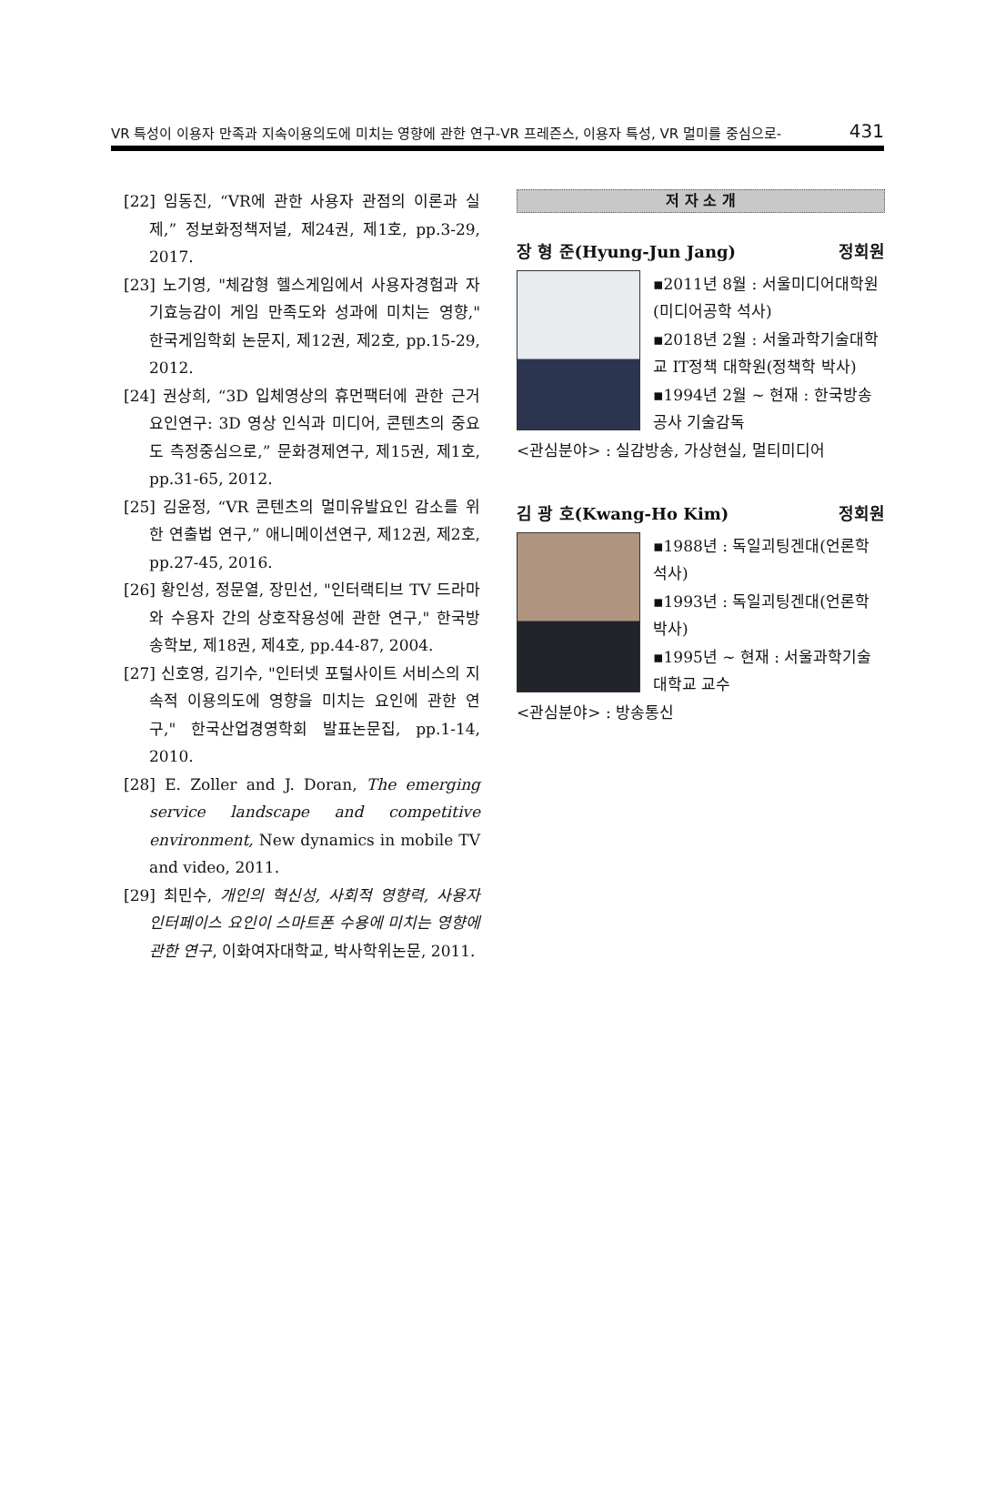VR 특성이 이용자 만족과 지속이용의도에 미치는 영향에 관한 연구-VR 프레즌스, 이용자 특성, VR 멀미를 중심으로- 431
[22] 임동진, “VR에 관한 사용자 관점의 이론과 실제,” 정보화정책저널, 제24권, 제1호, pp.3-29, 2017.
[23] 노기영, "체감형 헬스게임에서 사용자경험과 자기효능감이 게임 만족도와 성과에 미치는 영향," 한국게임학회 논문지, 제12권, 제2호, pp.15-29, 2012.
[24] 권상희, “3D 입체영상의 휴먼팩터에 관한 근거요인연구: 3D 영상 인식과 미디어, 콘텐츠의 중요도 측정중심으로,” 문화경제연구, 제15권, 제1호, pp.31-65, 2012.
[25] 김윤정, “VR 콘텐츠의 멀미유발요인 감소를 위한 연출법 연구,” 애니메이션연구, 제12권, 제2호, pp.27-45, 2016.
[26] 황인성, 정문열, 장민선, "인터랙티브 TV 드라마와 수용자 간의 상호작용성에 관한 연구," 한국방송학보, 제18권, 제4호, pp.44-87, 2004.
[27] 신호영, 김기수, "인터넷 포털사이트 서비스의 지속적 이용의도에 영향을 미치는 요인에 관한 연구," 한국산업경영학회 발표논문집, pp.1-14, 2010.
[28] E. Zoller and J. Doran, The emerging service landscape and competitive environment, New dynamics in mobile TV and video, 2011.
[29] 최민수, 개인의 혁신성, 사회적 영향력, 사용자 인터페이스 요인이 스마트폰 수용에 미치는 영향에 관한 연구, 이화여자대학교, 박사학위논문, 2011.
저 자 소 개
장 형 준(Hyung-Jun Jang) 정회원
▪2011년 8월 : 서울미디어대학원 (미디어공학 석사)
▪2018년 2월 : 서울과학기술대학교 IT정책 대학원(정책학 박사)
▪1994년 2월 ~ 현재 : 한국방송공사 기술감독
<관심분야> : 실감방송, 가상현실, 멀티미디어
김 광 호(Kwang-Ho Kim) 정회원
▪1988년 : 독일괴팅겐대(언론학 석사)
▪1993년 : 독일괴팅겐대(언론학 박사)
▪1995년 ~ 현재 : 서울과학기술대학교 교수
<관심분야> : 방송통신